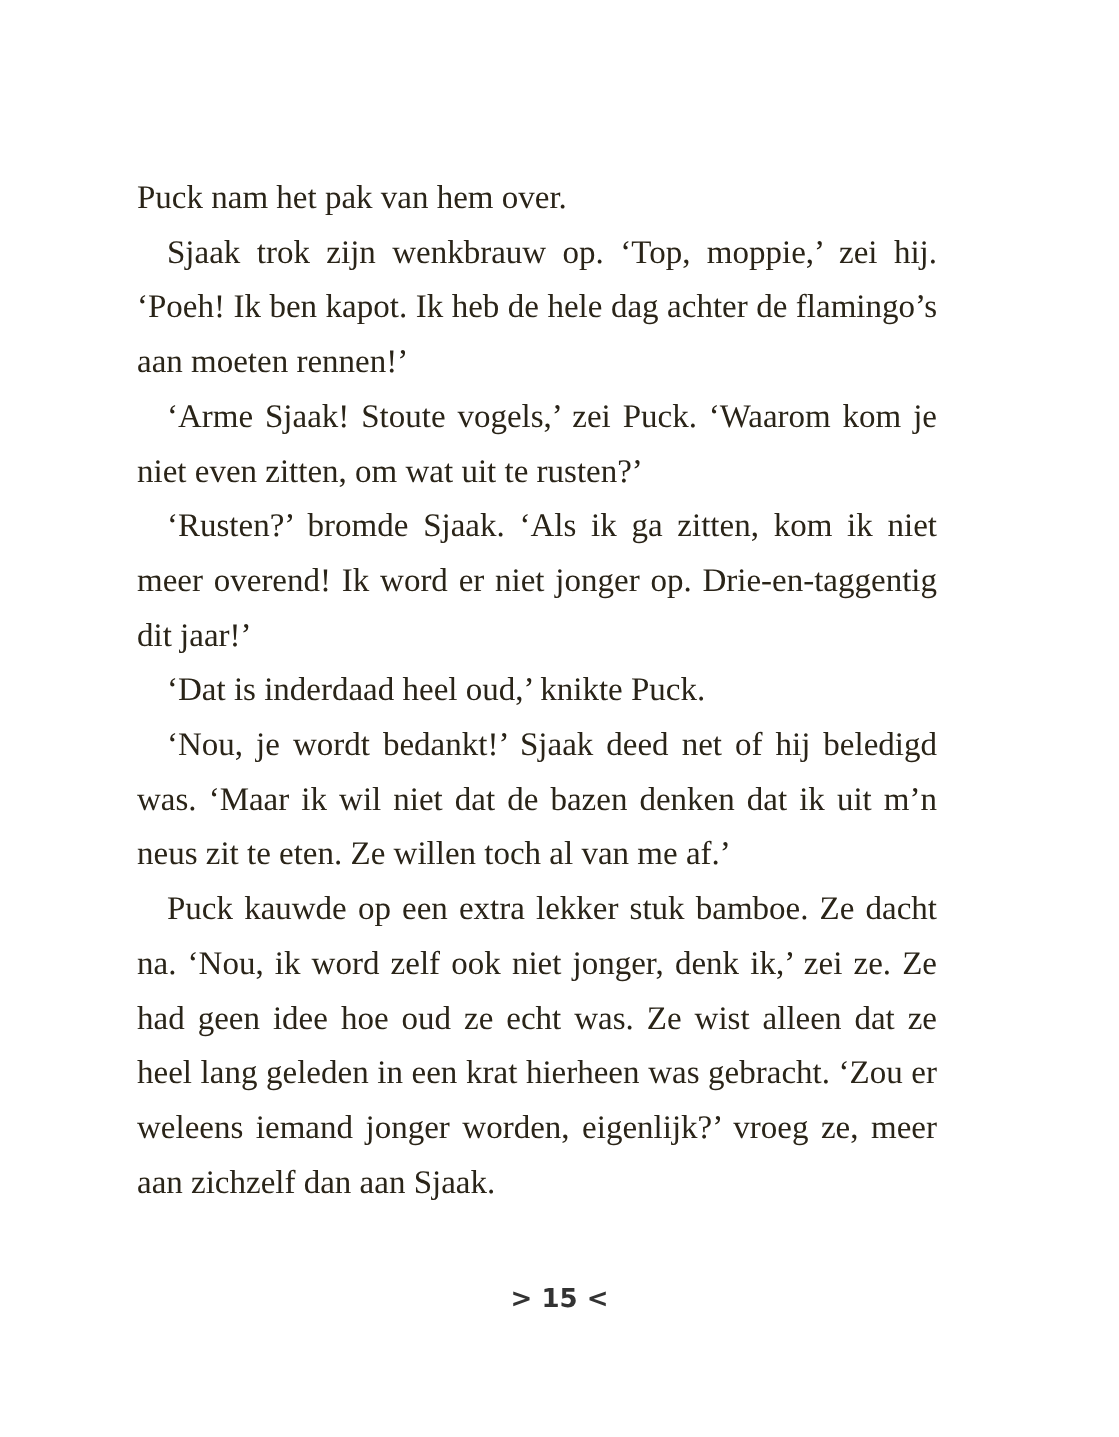Puck nam het pak van hem over.
Sjaak trok zijn wenkbrauw op. ‘Top, moppie,’ zei hij. ‘Poeh! Ik ben kapot. Ik heb de hele dag achter de flamingo’s aan moeten rennen!’
‘Arme Sjaak! Stoute vogels,’ zei Puck. ‘Waarom kom je niet even zitten, om wat uit te rusten?’
‘Rusten?’ bromde Sjaak. ‘Als ik ga zitten, kom ik niet meer overend! Ik word er niet jonger op. Drie-en-taggentig dit jaar!’
‘Dat is inderdaad heel oud,’ knikte Puck.
‘Nou, je wordt bedankt!’ Sjaak deed net of hij beledigd was. ‘Maar ik wil niet dat de bazen denken dat ik uit m’n neus zit te eten. Ze willen toch al van me af.’
Puck kauwde op een extra lekker stuk bamboe. Ze dacht na. ‘Nou, ik word zelf ook niet jonger, denk ik,’ zei ze. Ze had geen idee hoe oud ze echt was. Ze wist alleen dat ze heel lang geleden in een krat hierheen was gebracht. ‘Zou er weleens iemand jonger worden, eigenlijk?’ vroeg ze, meer aan zichzelf dan aan Sjaak.
> 15 <